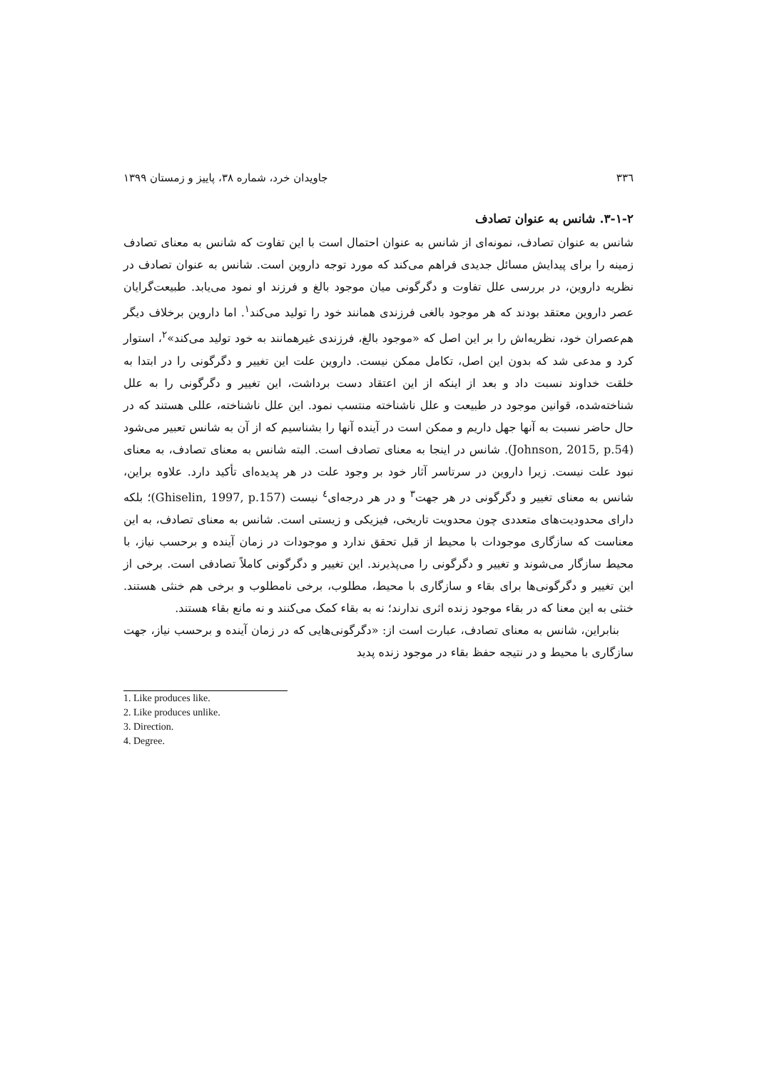٣٣٦ جاویدان خرد، شماره ٣٨، پاییز و زمستان ١٣٩٩
٢-١-٣. شانس به عنوان تصادف
شانس به عنوان تصادف، نمونه‌ای از شانس به عنوان احتمال است با این تفاوت که شانس به معنای تصادف زمینه را برای پیدایش مسائل جدیدی فراهم می‌کند که مورد توجه داروین است. شانس به عنوان تصادف در نظریه داروین، در بررسی علل تفاوت و دگرگونی میان موجود بالغ و فرزند او نمود می‌یابد. طبیعت‌گرایان عصر داروین معتقد بودند که هر موجود بالغی فرزندی همانند خود را تولید می‌کند<sup>١</sup>. اما داروین برخلاف دیگر هم‌عصران خود، نظریه‌اش را بر این اصل که «موجود بالغ، فرزندی غیرهمانند به خود تولید می‌کند»<sup>٢</sup>، استوار کرد و مدعی شد که بدون این اصل، تکامل ممکن نیست. داروین علت این تغییر و دگرگونی را در ابتدا به خلقت خداوند نسبت داد و بعد از اینکه از این اعتقاد دست برداشت، این تغییر و دگرگونی را به علل شناخته‌شده، قوانین موجود در طبیعت و علل ناشناخته منتسب نمود. این علل ناشناخته، عللی هستند که در حال حاضر نسبت به آنها جهل داریم و ممکن است در آینده آنها را بشناسیم که از آن به شانس تعبیر می‌شود (Johnson, 2015, p.54). شانس در اینجا به معنای تصادف است. البته شانس به معنای تصادف، به معنای نبود علت نیست. زیرا داروین در سرتاسر آثار خود بر وجود علت در هر پدیده‌ای تأکید دارد. علاوه براین، شانس به معنای تغییر و دگرگونی در هر جهت<sup>٣</sup> و در هر درجه‌ای<sup>٤</sup> نیست (Ghiselin, 1997, p.157)؛ بلکه دارای محدودیت‌های متعددی چون محدویت تاریخی، فیزیکی و زیستی است. شانس به معنای تصادف، به این معناست که سازگاری موجودات با محیط از قبل تحقق ندارد و موجودات در زمان آینده و برحسب نیاز، با محیط سازگار می‌شوند و تغییر و دگرگونی را می‌پذیرند. این تغییر و دگرگونی کاملاً تصادفی است. برخی از این تغییر و دگرگونی‌ها برای بقاء و سازگاری با محیط، مطلوب، برخی نامطلوب و برخی هم خنثی هستند. خنثی به این معنا که در بقاء موجود زنده اثری ندارند؛ نه به بقاء کمک می‌کنند و نه مانع بقاء هستند.
بنابراین، شانس به معنای تصادف، عبارت است از: «دگرگونی‌هایی که در زمان آینده و برحسب نیاز، جهت سازگاری با محیط و در نتیجه حفظ بقاء در موجود زنده پدید
1. Like produces like.
2. Like produces unlike.
3. Direction.
4. Degree.